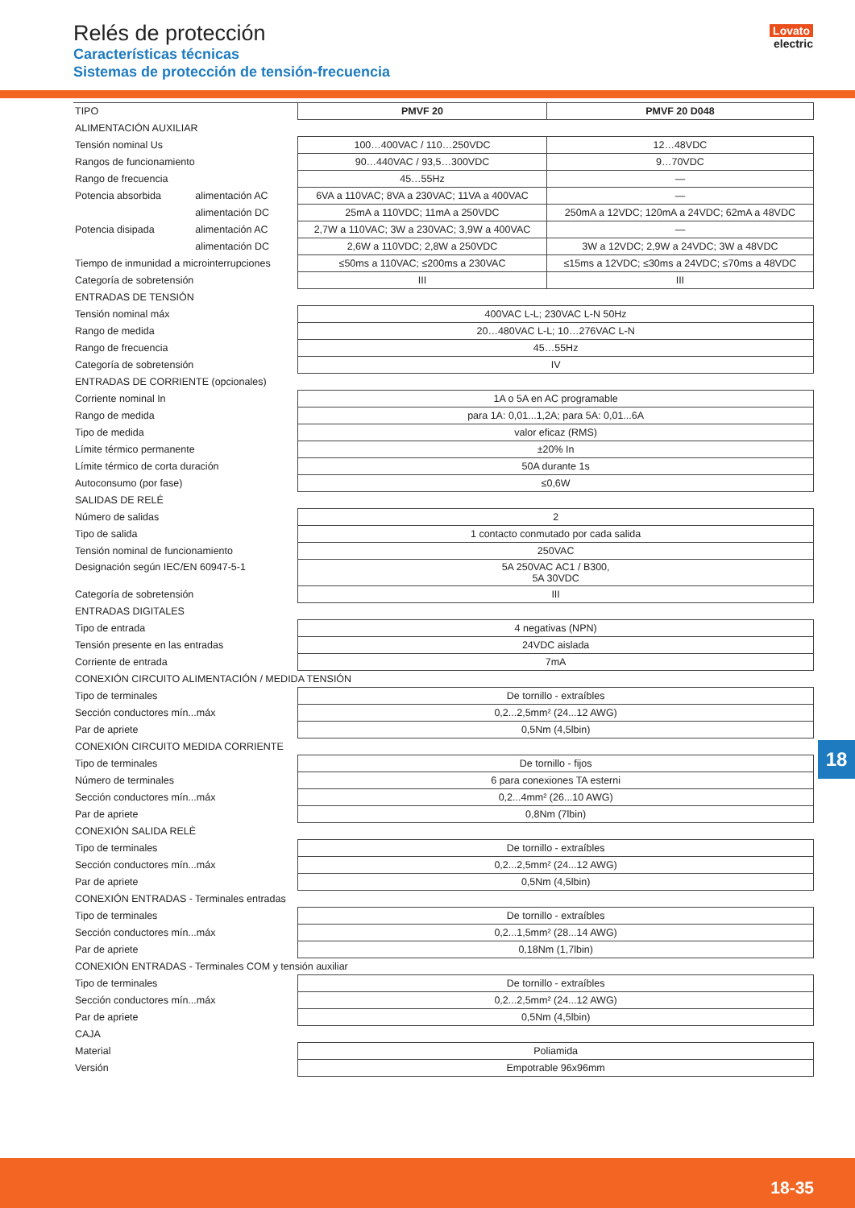Relés de protección
Características técnicas
Sistemas de protección de tensión-frecuencia
Lovato
electric
| TIPO | | PMVF 20 | PMVF 20 D048 |
| ALIMENTACIÓN AUXILIAR | | | |
| Tensión nominal Us | | 100…400VAC / 110…250VDC | 12…48VDC |
| Rangos de funcionamiento | | 90…440VAC / 93,5…300VDC | 9…70VDC |
| Rango de frecuencia | | 45…55Hz | — |
| Potencia absorbida | alimentación AC | 6VA a 110VAC; 8VA a 230VAC; 11VA a 400VAC | — |
| | alimentación DC | 25mA a 110VDC; 11mA a 250VDC | 250mA a 12VDC; 120mA a 24VDC; 62mA a 48VDC |
| Potencia disipada | alimentación AC | 2,7W a 110VAC; 3W a 230VAC; 3,9W a 400VAC | — |
| | alimentación DC | 2,6W a 110VDC; 2,8W a 250VDC | 3W a 12VDC; 2,9W a 24VDC; 3W a 48VDC |
| Tiempo de inmunidad a microinterrupciones | | ≤50ms a 110VAC; ≤200ms a 230VAC | ≤15ms a 12VDC; ≤30ms a 24VDC; ≤70ms a 48VDC |
| Categoría de sobretensión | | III | III |
| ENTRADAS DE TENSIÓN | | | |
| Tensión nominal máx | | 400VAC L-L; 230VAC L-N 50Hz | |
| Rango de medida | | 20…480VAC L-L; 10…276VAC L-N | |
| Rango de frecuencia | | 45…55Hz | |
| Categoría de sobretensión | | IV | |
| ENTRADAS DE CORRIENTE (opcionales) | | | |
| Corriente nominal In | | 1A o 5A en AC programable | |
| Rango de medida | | para 1A: 0,01...1,2A; para 5A: 0,01...6A | |
| Tipo de medida | | valor eficaz (RMS) | |
| Límite térmico permanente | | ±20% In | |
| Límite térmico de corta duración | | 50A durante 1s | |
| Autoconsumo (por fase) | | ≤0,6W | |
| SALIDAS DE RELÉ | | | |
| Número de salidas | | 2 | |
| Tipo de salida | | 1 contacto conmutado por cada salida | |
| Tensión nominal de funcionamiento | | 250VAC | |
| Designación según IEC/EN 60947-5-1 | | 5A 250VAC AC1 / B300, 5A 30VDC | |
| Categoría de sobretensión | | III | |
| ENTRADAS DIGITALES | | | |
| Tipo de entrada | | 4 negativas (NPN) | |
| Tensión presente en las entradas | | 24VDC aislada | |
| Corriente de entrada | | 7mA | |
| CONEXIÓN CIRCUITO ALIMENTACIÓN / MEDIDA TENSIÓN | | | |
| Tipo de terminales | | De tornillo - extraíbles | |
| Sección conductores mín...máx | | 0,2...2,5mm² (24...12 AWG) | |
| Par de apriete | | 0,5Nm (4,5lbin) | |
| CONEXIÓN CIRCUITO MEDIDA CORRIENTE | | | |
| Tipo de terminales | | De tornillo - fijos | |
| Número de terminales | | 6 para conexiones TA esterni | |
| Sección conductores mín...máx | | 0,2...4mm² (26...10 AWG) | |
| Par de apriete | | 0,8Nm (7lbin) | |
| CONEXIÓN SALIDA RELÈ | | | |
| Tipo de terminales | | De tornillo - extraíbles | |
| Sección conductores mín...máx | | 0,2...2,5mm² (24...12 AWG) | |
| Par de apriete | | 0,5Nm (4,5lbin) | |
| CONEXIÓN ENTRADAS - Terminales entradas | | | |
| Tipo de terminales | | De tornillo - extraíbles | |
| Sección conductores mín...máx | | 0,2...1,5mm² (28...14 AWG) | |
| Par de apriete | | 0,18Nm (1,7lbin) | |
| CONEXIÓN ENTRADAS - Terminales COM y tensión auxiliar | | | |
| Tipo de terminales | | De tornillo - extraíbles | |
| Sección conductores mín...máx | | 0,2...2,5mm² (24...12 AWG) | |
| Par de apriete | | 0,5Nm (4,5lbin) | |
| CAJA | | | |
| Material | | Poliamida | |
| Versión | | Empotrable 96x96mm | |
18
18-35